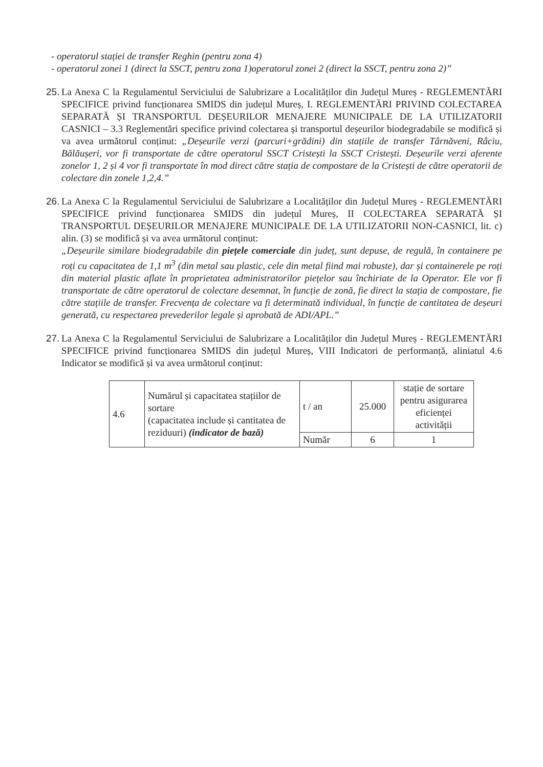- operatorul stației de transfer Reghin (pentru zona 4)
- operatorul zonei 1 (direct la SSCT, pentru zona 1)operatorul zonei 2 (direct la SSCT, pentru zona 2)”
25.
La Anexa C la Regulamentul Serviciului de Salubrizare a Localităților din Județul Mureș - REGLEMENTĂRI SPECIFICE privind funcționarea SMIDS din județul Mureș, I. REGLEMENTĂRI PRIVIND COLECTAREA SEPARATĂ ȘI TRANSPORTUL DEȘEURILOR MENAJERE MUNICIPALE DE LA UTILIZATORII CASNICI – 3.3 Reglementări specifice privind colectarea și transportul deșeurilor biodegradabile se modifică și va avea următorul conținut: „Deșeurile verzi (parcuri+grădini) din stațiile de transfer Târnăveni, Râciu, Bălăușeri, vor fi transportate de către operatorul SSCT Cristești la SSCT Cristești. Deșeurile verzi aferente zonelor 1, 2 și 4 vor fi transportate în mod direct către stația de compostare de la Cristești de către operatorii de colectare din zonele 1,2,4.”
26.
La Anexa C la Regulamentul Serviciului de Salubrizare a Localităților din Județul Mureș - REGLEMENTĂRI SPECIFICE privind funcționarea SMIDS din județul Mureș, II COLECTAREA SEPARATĂ ȘI TRANSPORTUL DEȘEURILOR MENAJERE MUNICIPALE DE LA UTILIZATORII NON-CASNICI, lit. c) alin. (3) se modifică și va avea următorul conținut:
„Deșeurile similare biodegradabile din piețele comerciale din județ, sunt depuse, de regulă, în containere pe roți cu capacitatea de 1,1 m<sup>3</sup> (din metal sau plastic, cele din metal fiind mai robuste), dar și containerele pe roți din material plastic aflate în proprietatea administratorilor piețelor sau închiriate de la Operator. Ele vor fi transportate de către operatorul de colectare desemnat, în funcție de zonă, fie direct la stația de compostare, fie către stațiile de transfer. Frecvența de colectare va fi determinată individual, în funcție de cantitatea de deșeuri generată, cu respectarea prevederilor legale și aprobată de ADI/APL.”
27.
La Anexa C la Regulamentul Serviciului de Salubrizare a Localităților din Județul Mureș - REGLEMENTĂRI SPECIFICE privind funcționarea SMIDS din județul Mureș, VIII Indicatori de performanță, aliniatul 4.6 Indicator se modifică și va avea următorul conținut:
| 4.6 | Numărul și capacitatea stațiilor de sortare (capacitatea include și cantitatea de reziduuri) (indicator de bază) | t / an | 25.000 | stație de sortare pentru asigurarea eficienței activității |
| | | Număr | 6 | 1 |